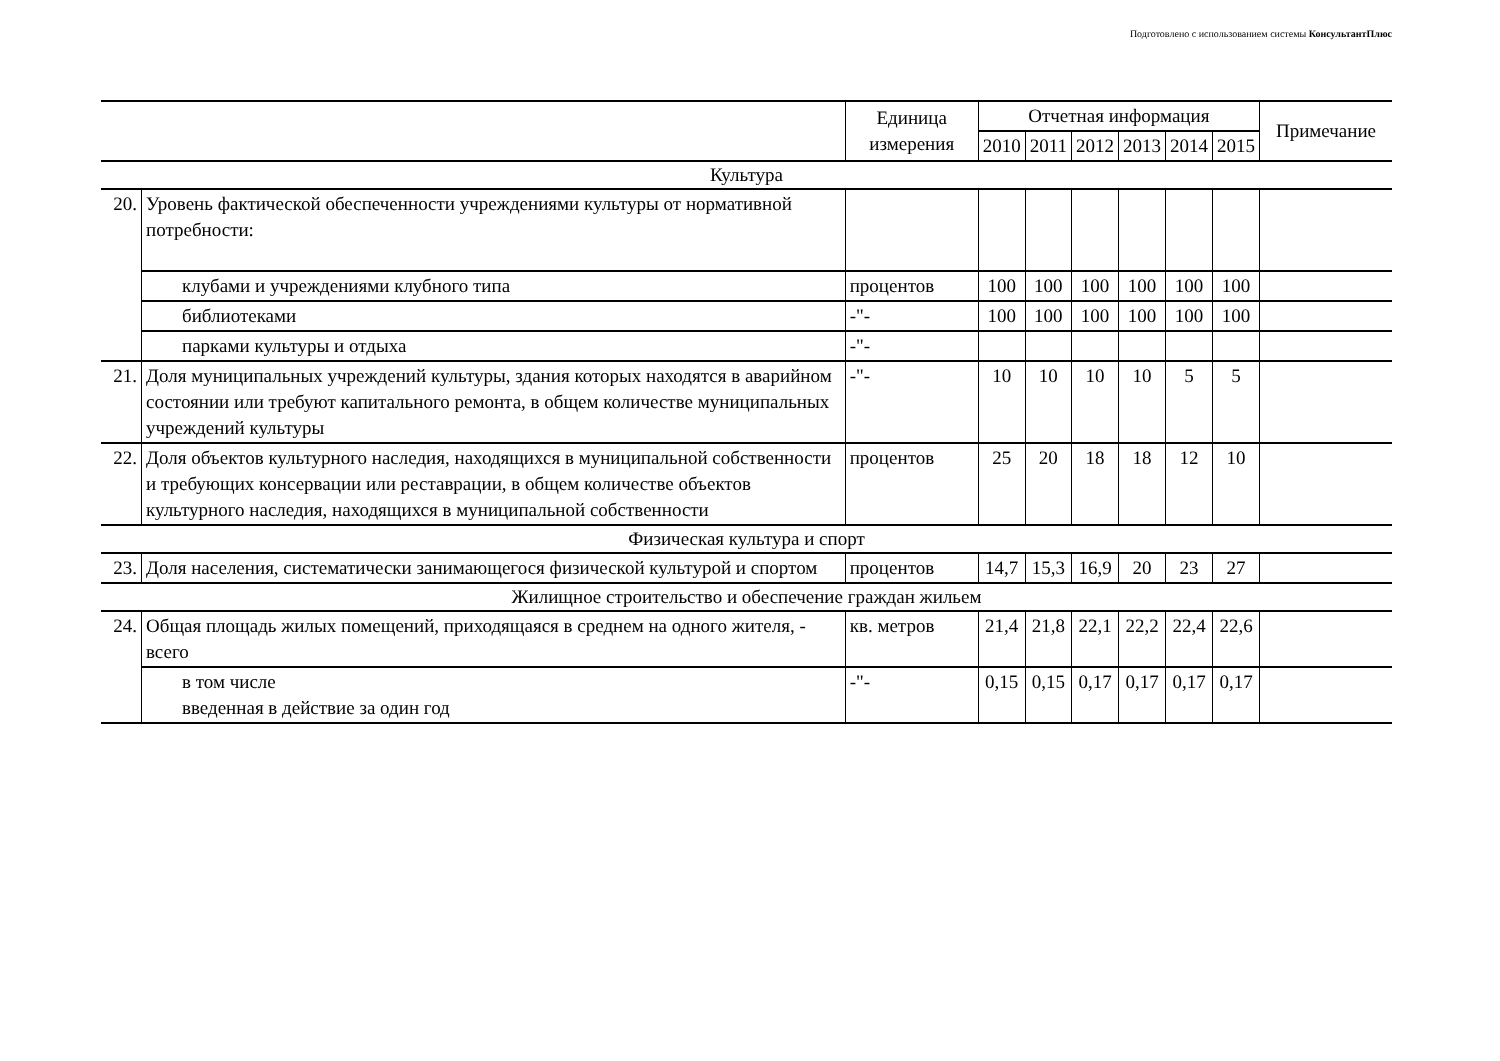Подготовлено с использованием системы КонсультантПлюс
| | | Единица измерения | Отчетная информация | | | | | | Примечание |
| --- | --- | --- | --- | --- | --- | --- | --- | --- | --- |
| | | | 2010 | 2011 | 2012 | 2013 | 2014 | 2015 | |
| Культура | | | | | | | | | |
| 20. | Уровень фактической обеспеченности учреждениями культуры от нормативной потребности: | | | | | | | | |
| | клубами и учреждениями клубного типа | процентов | 100 | 100 | 100 | 100 | 100 | 100 | |
| | библиотеками | -"- | 100 | 100 | 100 | 100 | 100 | 100 | |
| | парками культуры и отдыха | -"- | | | | | | | |
| 21. | Доля муниципальных учреждений культуры, здания которых находятся в аварийном состоянии или требуют капитального ремонта, в общем количестве муниципальных учреждений культуры | -"- | 10 | 10 | 10 | 10 | 5 | 5 | |
| 22. | Доля объектов культурного наследия, находящихся в муниципальной собственности и требующих консервации или реставрации, в общем количестве объектов культурного наследия, находящихся в муниципальной собственности | процентов | 25 | 20 | 18 | 18 | 12 | 10 | |
| Физическая культура и спорт | | | | | | | | | |
| 23. | Доля населения, систематически занимающегося физической культурой и спортом | процентов | 14,7 | 15,3 | 16,9 | 20 | 23 | 27 | |
| Жилищное строительство и обеспечение граждан жильем | | | | | | | | | |
| 24. | Общая площадь жилых помещений, приходящаяся в среднем на одного жителя, - всего | кв. метров | 21,4 | 21,8 | 22,1 | 22,2 | 22,4 | 22,6 | |
| | в том числе введенная в действие за один год | -"- | 0,15 | 0,15 | 0,17 | 0,17 | 0,17 | 0,17 | |